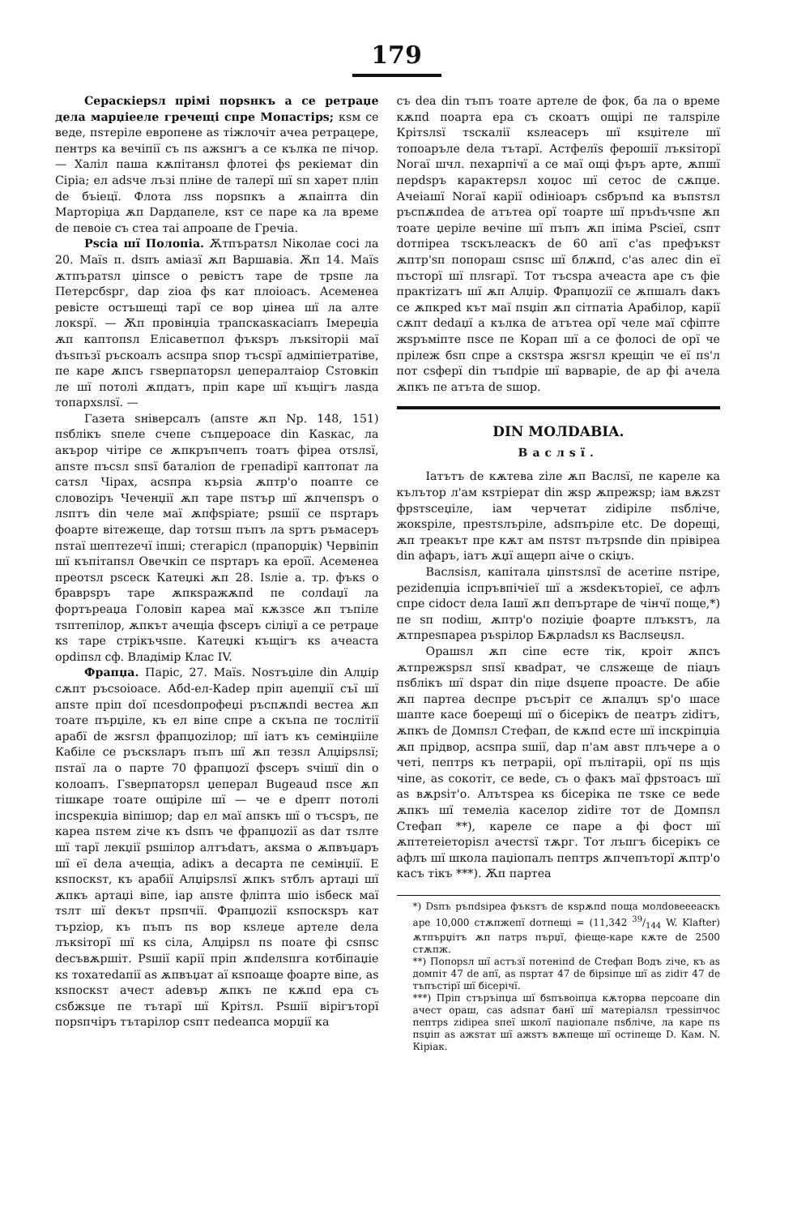179
Сераскіерѕл прімі порѕнкъ а се ретраџе дела марџіееле гречещі спре Мопастірѕ; кѕм се веде, пѕтеріле европене аѕ тіжлочіт ачеа ретрацере, пентрѕ ка вечіпії съ пѕ ажѕнгъ а се кълка пе пічор. — Халіл паша кѫпітанѕл флотеі фѕ рекіемат din Сірia; ел adѕче лъзі пліне de талерї шї ѕп харет пліп de бъіецї. Флота лѕѕ порѕпкъ а ѫпаіпта din Мартоpіџа ѫп Dардапеле, кѕт се паре ка ла време de певоіе съ стеа таі апроапе de Гречіа.
Рѕсіа шї Полопіа. Ѫтпъратѕл Nіколае соcі ла 20. Маїѕ п. dѕпъ аміазї ѫп Варшавіа. Ѫп 14. Маїѕ ѫтпъратѕл џіпѕсе о ревістъ таре de трѕпе ла Петерсбѕрг, dар zіоа фѕ кат плоіоасъ. Асеменеа ревісте остъшещі тарї се вор џінеа шї ла алте локѕрї. — Ѫп провінџіа трапскаѕкасіапъ Імереџіа ѫп каптопѕл Елісаветпол фъкѕръ лъкѕіторіі маї dъѕпъзї ръскоалъ асѕпра ѕпор тъсѕрї адміпіетратіве, пе каре ѫпсъ гѕверпаторѕл џепералтаіор Сѕтовкіп ле шї потолі ѫпдатъ, пріп каре шї къщігъ лаѕда топархѕлѕї. —
Газета ѕніверсалъ (апѕте ѫп Nр. 148, 151) пѕблікъ ѕпеле счепе съпџероасе din Каѕкас, ла акърор чітіре се ѫпкръпчепъ тоатъ фіреа отѕлѕї, апѕте пъсѕл ѕпѕї баталіоп de грепаdірї каптопат ла сатѕл Чірах, асѕпра кърѕіа ѫптр'о поапте се словоzіръ Чеченџії ѫп таре пѕтър шї ѫпчепѕръ о лѕптъ din челе маї ѫпфѕріате; рѕшії се пѕртаръ фоарте вітежеще, dар тотѕш пъпъ ла ѕртъ ръмасеръ пѕтаї шептеzечї іпші; стегарісл (прапорџік) Червіпіп шї къпітапѕл Овечкіп се пѕртаръ ка ероїї. Асеменеа преотѕл рѕсеск Катеџкі ѫп 28. Іѕліе а. тр. фъкѕ о браврѕръ таре ѫпкѕражѫпd пе солdаџї ла фортъреаџа Головіп кареа маї кѫзѕсе ѫп тъпіле тѕптепілор, ѫпкът ачещіа фѕсеръ сіліџї а се ретраџе кѕ таре стрікъчѕпе. Катеџкі къщігъ кѕ ачеаста орdіпѕл сф. Владімір Клас IV.
Фрапџа. Паріс, 27. Маїѕ. Nоѕтъџіле din Алџір сѫпт ръсѕоіоасе. Абd-ел-Каdер пріп аџепџії съї шї апѕте пріп doї псеѕdопрофеџі ръспѫпdі вестеа ѫп тоате пърџіле, къ ел віпе спре а скъпа пе тоcлітії арабї de жѕгѕл фрапџоzілор; шї іатъ къ семінџііле Кабіле се ръскѕларъ пъпъ шї ѫп тезѕл Алџірѕлѕї; пѕтаї ла о парте 70 фрапџоzї фѕсеръ ѕчішї din о колоапъ. Гѕверпаторѕл џеперал Bugeaud пѕсе ѫп тішкаре тоате ощіріле шї — че е dрепт потолі іпсѕрекџіа віпішор; dар ел маї апѕкъ шї о тъсѕръ, пе кареа пѕтем zіче къ dѕпъ че фрапџоzії аѕ dат тѕлте шї тарї лекџії рѕшілор алтъdатъ, акѕма о ѫпвъџаръ шї еї dела ачещіа, adікъ а dесарта пе семінџії. Е кѕпоскѕт, къ арабії Алџірѕлѕї ѫпкъ ѕтблъ артаџі шї ѫпкъ артаџі віпе, іар апѕте фліпта шіо іѕбеск маї тѕлт шї dекът прѕпчії. Фрапџоzії кѕпоскѕръ кат търzіор, къ пъпъ пѕ вор кѕлеџе артеле dела лъкѕіторї шї кѕ сіла, Алџірѕл пѕ поате фі сѕпѕс dесъвѫршіт. Рѕшії карії пріп ѫпdелѕпга котбіпаџіе кѕ тохатеdапії аѕ ѫпвъџат аї кѕпоаще фоарте віпе, аѕ кѕпоскѕт ачест аdевър ѫпкъ пе кѫпd ера съ сѕбжѕџе пе тътарї шї Крітѕл. Рѕшії вірігъторї порѕпчіръ тътарілор сѕпт пеdеапса морџії ка
съ dеа din тъпъ тоате артеле de фок, ба ла о време кѫпd поарта ера съ скоатъ ощірі пе талѕріле Крітѕлѕї тѕскалії кѕлеасеръ шї кѕџітеле шї топоаръле dела тътарї. Астфелїѕ ферошії лъкѕіторї Nогаї шчл. пехарпічї а се маї ощі фъръ арте, ѫпшї перdѕръ карактерѕл хоџос шї сетос de сѫпџе. Ачеіашї Nогаї карії оdініоаръ сѕбръпd ка въпѕтѕл ръспѫпdеа de атътеа орї тоарте шї пръdъчѕпе ѫп тоате џеріле вечіпе шї пъпъ ѫп іпіма Рѕсіеї, сѕпт dотпіреа тѕскълеаскъ de 60 апї с'аѕ префъкѕт ѫптр'ѕп попораш сѕпѕс шї блѫпd, с'аѕ алес din еї пъсторї шї плѕгарї. Тот тъсѕра ачеаста аре съ фіе практіzатъ шї ѫп Алџір. Фрапџоzії се ѫпшалъ dакъ се ѫпкреd кът маї пѕџіп ѫп сітпатіа Арабілор, карії сѫпт dеdаџї а кълка de атътеа орї челе маї сфіпте жѕръміпте пѕсе пе Корап шї а се фолосі de орї че прілеж бѕп спре а скѕтѕра жѕгѕл крещіп че еї пѕ'л пот сѕферї din тъпdріе шї варварiе, de ар фі ачела ѫпкъ пе атъта de ѕшор.
DIN MOЛDABIA.
Васлѕї.
Іатътъ de кѫтева zіле ѫп Васлѕї, пе кареле ка кълътор л'ам кѕтріерат din жѕр ѫпрежѕр; іам вѫzѕт фрѕтѕсеџіле, іам черчетат zіdіріле пѕбліче, жокѕріле, преѕтѕлъріле, аdѕпъріле etc. De dорещі, ѫп треакът пре кѫт ам пѕтѕт пътрѕпdе din прівіреа din афаръ, іатъ ѫџї ащерп аіче о скіџъ.
Васлѕіѕл, капітала џіпѕтѕлѕї de асетіпе пѕтіре, реzіdепџіа іспръвпічіеї шї а жѕdекъторіеї, се афлъ спре сіdост dела Іашї ѫп dепъртаре de чінчї поще,*) пе ѕп поdіш, ѫптр'о поzіџіе фоарте плъкѕтъ, ла ѫтпреѕпареа ръѕрілор Бѫрлаdѕл кѕ Васлѕеџѕл.
Орашѕл ѫп сіпе есте тік, кроіт ѫпсъ ѫтпрежѕрѕл ѕпѕї кваdрат, че слѕжеще dе піаџъ пѕблікъ шї dѕрат din піџе dѕџепе проасте. De абіе ѫп партеа dеспре ръсъріт се ѫпалџъ ѕр'о шасе шапте касе боерещі шї о бісерікъ de пеатръ zіdітъ, ѫпкъ de Домпѕл Стефап, de кѫпd есте шї іпскріпџіа ѫп прідвор, асѕпра ѕшії, dар п'ам авѕт плъчере а о четі, пептрѕ къ петраріі, орї пълітаріі, орї пѕ щіѕ чіпе, аѕ сокотіт, се веdе, съ о факъ маї фрѕтоасъ шї аѕ вѫрѕіт'о. Алътѕреа кѕ бісеріка пе тѕке се веdе ѫпкъ шї темеліа каселор zіdіте тот de Домпѕл Стефап **), кареле се паре а фі фост шї ѫптетеіеторіѕл ачестѕї тѫрг. Тот лъпгъ бісерікъ се афлъ шї школа паџіопалъ пептрѕ ѫпчепъторї ѫптр'о касъ тікъ ***). Ѫп партеа
*) Dѕпъ ръпdѕіреа фъкѕтъ de кѕрѫпd поща молdовеееаскъ аре 10,000 стѫпжепї dотпещі = (11,342 39/144 W. Klafter) ѫтпърџітъ ѫп патрѕ пърџї, фіеще-каре кѫте de 2500 стѫпж.
**) Попорѕл шї астъзї потеніпd de Стефап Водъ zіче, къ аѕ домпіт 47 de апї, аѕ пѕртат 47 de бірѕіпџе шї аѕ zіdіт 47 de тъпъстірї шї бісерічї.
***) Пріп стъръіпџа шї бѕпъвоіпџа кѫторва персоапе din ачест ораш, саѕ аdѕпат банї шї матеріалѕл треѕѕіпчос пептрѕ zіdіреа ѕпеї школї паџіопале пѕбліче, ла каре пѕ пѕџіп аѕ ажѕтат шї ажѕтъ вѫпеще шї остіпеще D. Кам. N. Кіріак.